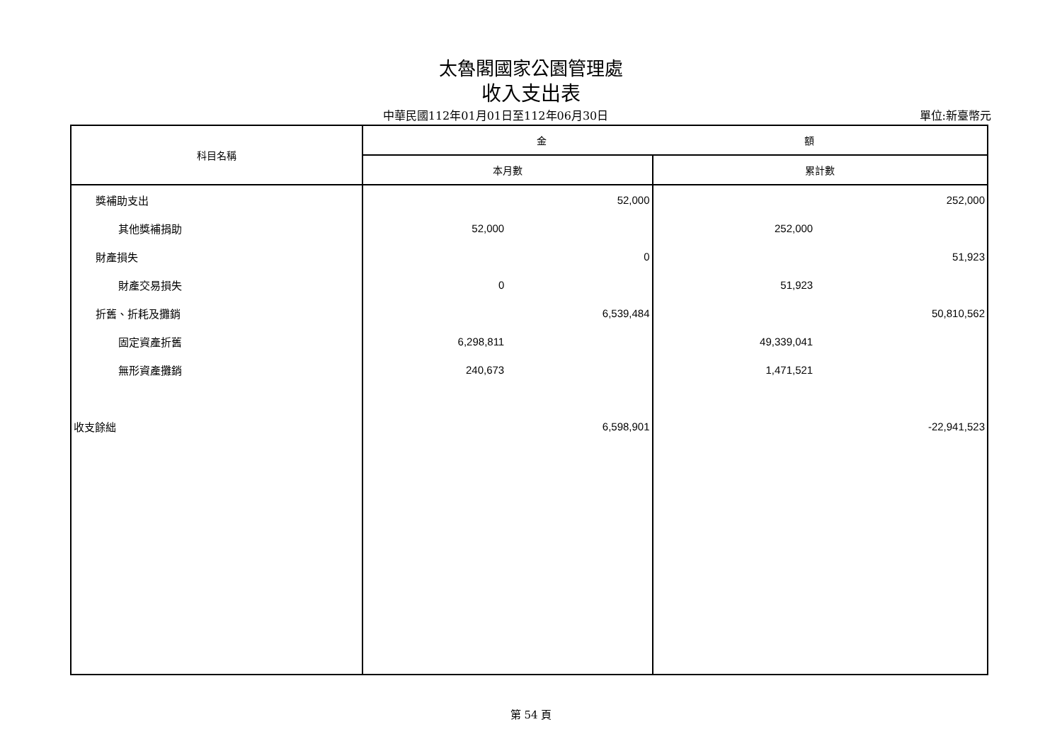太魯閣國家公園管理處
收入支出表
中華民國112年01月01日至112年06月30日
單位:新臺幣元
| 科目名稱 | 金 額 | | | |
| --- | --- | --- | --- | --- |
| | 本月數 | | 累計數 | |
| 獎補助支出 | | 52,000 | | 252,000 |
| 其他獎補捐助 | 52,000 | | 252,000 | |
| 財產損失 | | 0 | | 51,923 |
| 財產交易損失 | 0 | | 51,923 | |
| 折舊、折耗及攤銷 | | 6,539,484 | | 50,810,562 |
| 固定資產折舊 | 6,298,811 | | 49,339,041 | |
| 無形資產攤銷 | 240,673 | | 1,471,521 | |
| 收支餘絀 | | 6,598,901 | | -22,941,523 |
第 54 頁